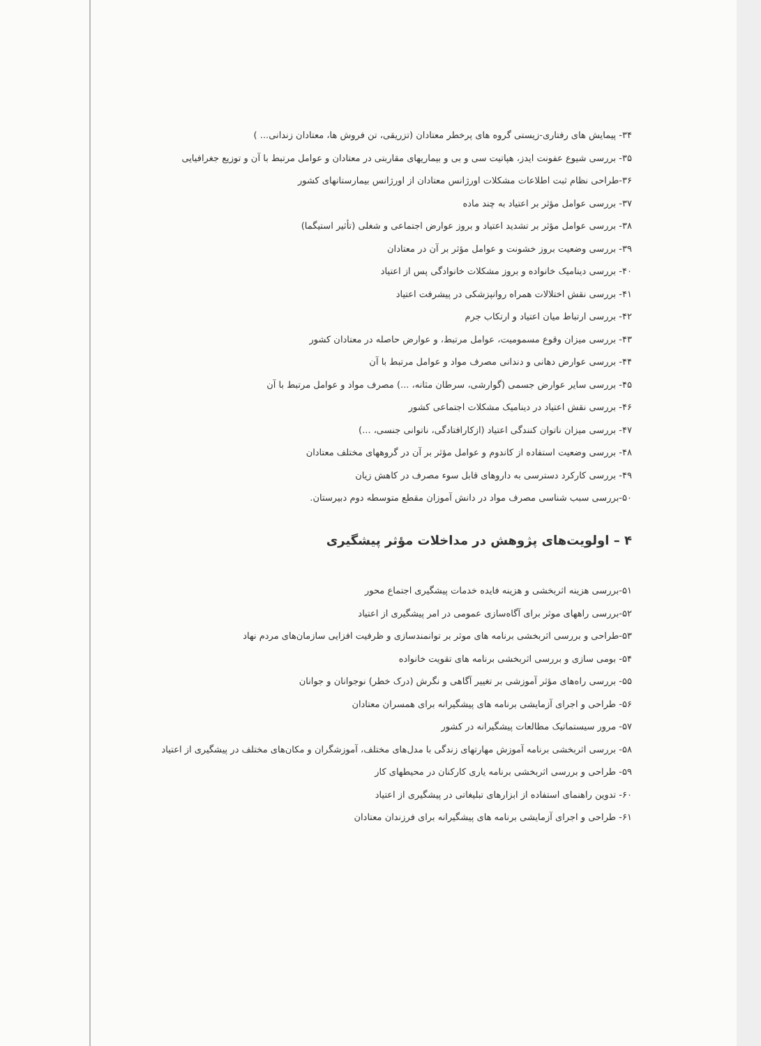۳۴- پیمایش های رفتاری-زیستی گروه های پرخطر معتادان (تزریقی، تن فروش ها، معتادان زندانی... )
۳۵- بررسی شیوع عفونت ایدز، هپاتیت سی و بی و بیماریهای مقاربتی در معتادان و عوامل مرتبط با آن و توزیع جغرافیایی
۳۶-طراحی نظام ثبت اطلاعات مشکلات اورژانس معتادان از اورژانس بیمارستانهای کشور
۳۷- بررسی عوامل مؤثر بر اعتیاد به چند ماده
۳۸- بررسی عوامل مؤثر بر تشدید اعتیاد و بروز عوارض اجتماعی و شغلی (تأثیر استیگما)
۳۹- بررسی وضعیت بروز خشونت و عوامل مؤثر بر آن در معتادان
۴۰- بررسی دینامیک خانواده و بروز مشکلات خانوادگی پس از اعتیاد
۴۱- بررسی نقش اختلالات همراه روانپزشکی در پیشرفت اعتیاد
۴۲- بررسی ارتباط میان اعتیاد و ارتکاب جرم
۴۳- بررسی میزان وقوع مسمومیت، عوامل مرتبط، و عوارض حاصله در معتادان کشور
۴۴- بررسی عوارض دهانی و دندانی مصرف مواد و عوامل مرتبط با آن
۴۵- بررسی سایر عوارض جسمی (گوارشی، سرطان مثانه، ...) مصرف مواد و عوامل مرتبط با آن
۴۶- بررسی نقش اعتیاد در دینامیک مشکلات اجتماعی کشور
۴۷- بررسی میزان ناتوان کنندگی اعتیاد (ازکارافتادگی، ناتوانی جنسی، ...)
۴۸- بررسی وضعیت استفاده از کاندوم و عوامل مؤثر بر آن در گروههای مختلف معتادان
۴۹- بررسی کارکرد دسترسی به داروهای قابل سوء مصرف در کاهش زیان
۵۰-بررسی سبب شناسی مصرف مواد در دانش آموزان مقطع متوسطه دوم دبیرستان.
۴ – اولویت‌های پژوهش در مداخلات مؤثر پیشگیری
۵۱-بررسی هزینه اثربخشی و هزینه فایده خدمات پیشگیری اجتماع محور
۵۲-بررسی راههای موثر برای آگاه‌سازی عمومی در امر پیشگیری از اعتیاد
۵۳-طراحی و بررسی اثربخشی برنامه های موثر بر توانمندسازی و ظرفیت افزایی سازمان‌های مردم نهاد
۵۴- بومی سازی و بررسی اثربخشی برنامه های تقویت خانواده
۵۵- بررسی راه‌های مؤثر آموزشی بر تغییر آگاهی و نگرش (درک خطر) نوجوانان و جوانان
۵۶- طراحی و اجرای آزمایشی برنامه های پیشگیرانه برای همسران معتادان
۵۷- مرور سیستماتیک مطالعات پیشگیرانه در کشور
۵۸- بررسی اثربخشی برنامه آموزش مهارتهای زندگی با مدل‌های مختلف، آموزشگران و مکان‌های مختلف در پیشگیری از اعتیاد
۵۹- طراحی و بررسی اثربخشی برنامه یاری کارکنان در محیطهای کار
۶۰- تدوین راهنمای استفاده از ابزارهای تبلیغاتی در پیشگیری از اعتیاد
۶۱- طراحی و اجرای آزمایشی برنامه های پیشگیرانه برای فرزندان معتادان